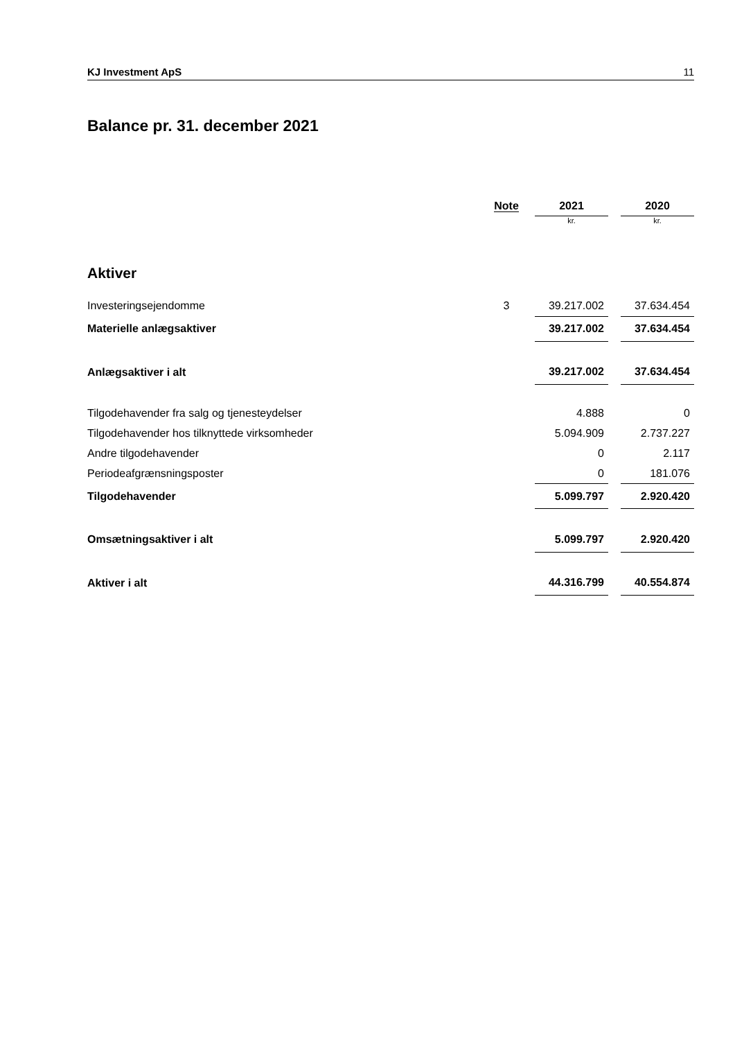KJ Investment ApS 11
Balance pr. 31. december 2021
| | Note | | 2021 | | 2020 |
| --- | --- | --- | --- | --- | --- |
| | | | kr. | | kr. |
| Aktiver | | | | | |
| Investeringsejendomme | 3 | | 39.217.002 | | 37.634.454 |
| Materielle anlægsaktiver | | | 39.217.002 | | 37.634.454 |
| Anlægsaktiver i alt | | | 39.217.002 | | 37.634.454 |
| Tilgodehavender fra salg og tjenesteydelser | | | 4.888 | | 0 |
| Tilgodehavender hos tilknyttede virksomheder | | | 5.094.909 | | 2.737.227 |
| Andre tilgodehavender | | | 0 | | 2.117 |
| Periodeafgrænsningsposter | | | 0 | | 181.076 |
| Tilgodehavender | | | 5.099.797 | | 2.920.420 |
| Omsætningsaktiver i alt | | | 5.099.797 | | 2.920.420 |
| Aktiver i alt | | | 44.316.799 | | 40.554.874 |